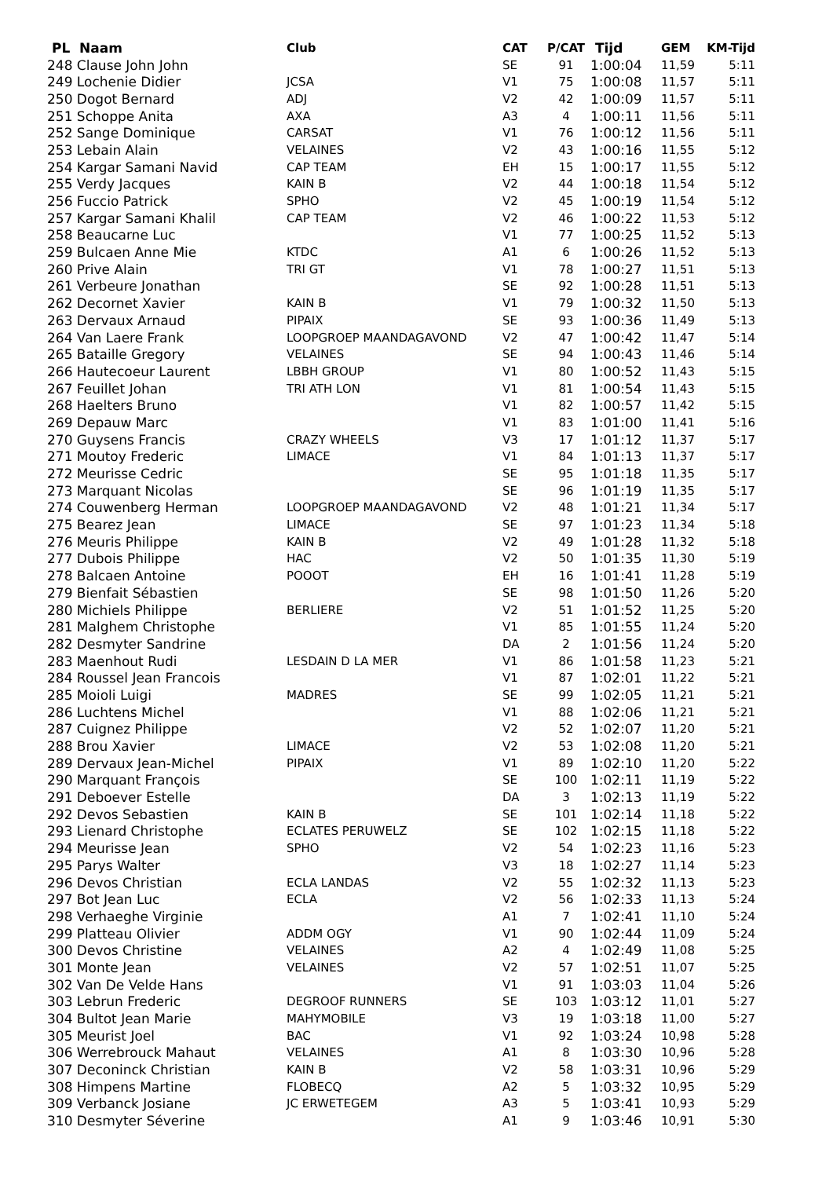| PL Naam | Club | CAT | P/CAT | Tijd | GEM | KM-Tijd |
| --- | --- | --- | --- | --- | --- | --- |
| 248 Clause John John | | SE | 91 | 1:00:04 | 11,59 | 5:11 |
| 249 Lochenie Didier | JCSA | V1 | 75 | 1:00:08 | 11,57 | 5:11 |
| 250 Dogot Bernard | ADJ | V2 | 42 | 1:00:09 | 11,57 | 5:11 |
| 251 Schoppe Anita | AXA | A3 | 4 | 1:00:11 | 11,56 | 5:11 |
| 252 Sange Dominique | CARSAT | V1 | 76 | 1:00:12 | 11,56 | 5:11 |
| 253 Lebain Alain | VELAINES | V2 | 43 | 1:00:16 | 11,55 | 5:12 |
| 254 Kargar Samani Navid | CAP TEAM | EH | 15 | 1:00:17 | 11,55 | 5:12 |
| 255 Verdy Jacques | KAIN B | V2 | 44 | 1:00:18 | 11,54 | 5:12 |
| 256 Fuccio Patrick | SPHO | V2 | 45 | 1:00:19 | 11,54 | 5:12 |
| 257 Kargar Samani Khalil | CAP TEAM | V2 | 46 | 1:00:22 | 11,53 | 5:12 |
| 258 Beaucarne Luc | | V1 | 77 | 1:00:25 | 11,52 | 5:13 |
| 259 Bulcaen Anne Mie | KTDC | A1 | 6 | 1:00:26 | 11,52 | 5:13 |
| 260 Prive Alain | TRI GT | V1 | 78 | 1:00:27 | 11,51 | 5:13 |
| 261 Verbeure Jonathan | | SE | 92 | 1:00:28 | 11,51 | 5:13 |
| 262 Decornet Xavier | KAIN B | V1 | 79 | 1:00:32 | 11,50 | 5:13 |
| 263 Dervaux Arnaud | PIPAIX | SE | 93 | 1:00:36 | 11,49 | 5:13 |
| 264 Van Laere Frank | LOOPGROEP MAANDAGAVOND | V2 | 47 | 1:00:42 | 11,47 | 5:14 |
| 265 Bataille Gregory | VELAINES | SE | 94 | 1:00:43 | 11,46 | 5:14 |
| 266 Hautecoeur Laurent | LBBH GROUP | V1 | 80 | 1:00:52 | 11,43 | 5:15 |
| 267 Feuillet Johan | TRI ATH LON | V1 | 81 | 1:00:54 | 11,43 | 5:15 |
| 268 Haelters Bruno | | V1 | 82 | 1:00:57 | 11,42 | 5:15 |
| 269 Depauw Marc | | V1 | 83 | 1:01:00 | 11,41 | 5:16 |
| 270 Guysens Francis | CRAZY WHEELS | V3 | 17 | 1:01:12 | 11,37 | 5:17 |
| 271 Moutoy Frederic | LIMACE | V1 | 84 | 1:01:13 | 11,37 | 5:17 |
| 272 Meurisse Cedric | | SE | 95 | 1:01:18 | 11,35 | 5:17 |
| 273 Marquant Nicolas | | SE | 96 | 1:01:19 | 11,35 | 5:17 |
| 274 Couwenberg Herman | LOOPGROEP MAANDAGAVOND | V2 | 48 | 1:01:21 | 11,34 | 5:17 |
| 275 Bearez Jean | LIMACE | SE | 97 | 1:01:23 | 11,34 | 5:18 |
| 276 Meuris Philippe | KAIN B | V2 | 49 | 1:01:28 | 11,32 | 5:18 |
| 277 Dubois Philippe | HAC | V2 | 50 | 1:01:35 | 11,30 | 5:19 |
| 278 Balcaen Antoine | POOOT | EH | 16 | 1:01:41 | 11,28 | 5:19 |
| 279 Bienfait Sébastien | | SE | 98 | 1:01:50 | 11,26 | 5:20 |
| 280 Michiels Philippe | BERLIERE | V2 | 51 | 1:01:52 | 11,25 | 5:20 |
| 281 Malghem Christophe | | V1 | 85 | 1:01:55 | 11,24 | 5:20 |
| 282 Desmyter Sandrine | | DA | 2 | 1:01:56 | 11,24 | 5:20 |
| 283 Maenhout Rudi | LESDAIN D LA MER | V1 | 86 | 1:01:58 | 11,23 | 5:21 |
| 284 Roussel Jean Francois | | V1 | 87 | 1:02:01 | 11,22 | 5:21 |
| 285 Moioli Luigi | MADRES | SE | 99 | 1:02:05 | 11,21 | 5:21 |
| 286 Luchtens Michel | | V1 | 88 | 1:02:06 | 11,21 | 5:21 |
| 287 Cuignez Philippe | | V2 | 52 | 1:02:07 | 11,20 | 5:21 |
| 288 Brou Xavier | LIMACE | V2 | 53 | 1:02:08 | 11,20 | 5:21 |
| 289 Dervaux Jean-Michel | PIPAIX | V1 | 89 | 1:02:10 | 11,20 | 5:22 |
| 290 Marquant François | | SE | 100 | 1:02:11 | 11,19 | 5:22 |
| 291 Deboever Estelle | | DA | 3 | 1:02:13 | 11,19 | 5:22 |
| 292 Devos Sebastien | KAIN B | SE | 101 | 1:02:14 | 11,18 | 5:22 |
| 293 Lienard Christophe | ECLATES PERUWELZ | SE | 102 | 1:02:15 | 11,18 | 5:22 |
| 294 Meurisse Jean | SPHO | V2 | 54 | 1:02:23 | 11,16 | 5:23 |
| 295 Parys Walter | | V3 | 18 | 1:02:27 | 11,14 | 5:23 |
| 296 Devos Christian | ECLA LANDAS | V2 | 55 | 1:02:32 | 11,13 | 5:23 |
| 297 Bot Jean Luc | ECLA | V2 | 56 | 1:02:33 | 11,13 | 5:24 |
| 298 Verhaeghe Virginie | | A1 | 7 | 1:02:41 | 11,10 | 5:24 |
| 299 Platteau Olivier | ADDM OGY | V1 | 90 | 1:02:44 | 11,09 | 5:24 |
| 300 Devos Christine | VELAINES | A2 | 4 | 1:02:49 | 11,08 | 5:25 |
| 301 Monte Jean | VELAINES | V2 | 57 | 1:02:51 | 11,07 | 5:25 |
| 302 Van De Velde Hans | | V1 | 91 | 1:03:03 | 11,04 | 5:26 |
| 303 Lebrun Frederic | DEGROOF RUNNERS | SE | 103 | 1:03:12 | 11,01 | 5:27 |
| 304 Bultot Jean Marie | MAHYMOBILE | V3 | 19 | 1:03:18 | 11,00 | 5:27 |
| 305 Meurist Joel | BAC | V1 | 92 | 1:03:24 | 10,98 | 5:28 |
| 306 Werrebrouck Mahaut | VELAINES | A1 | 8 | 1:03:30 | 10,96 | 5:28 |
| 307 Deconinck Christian | KAIN B | V2 | 58 | 1:03:31 | 10,96 | 5:29 |
| 308 Himpens Martine | FLOBECQ | A2 | 5 | 1:03:32 | 10,95 | 5:29 |
| 309 Verbanck Josiane | JC ERWETEGEM | A3 | 5 | 1:03:41 | 10,93 | 5:29 |
| 310 Desmyter Séverine | | A1 | 9 | 1:03:46 | 10,91 | 5:30 |